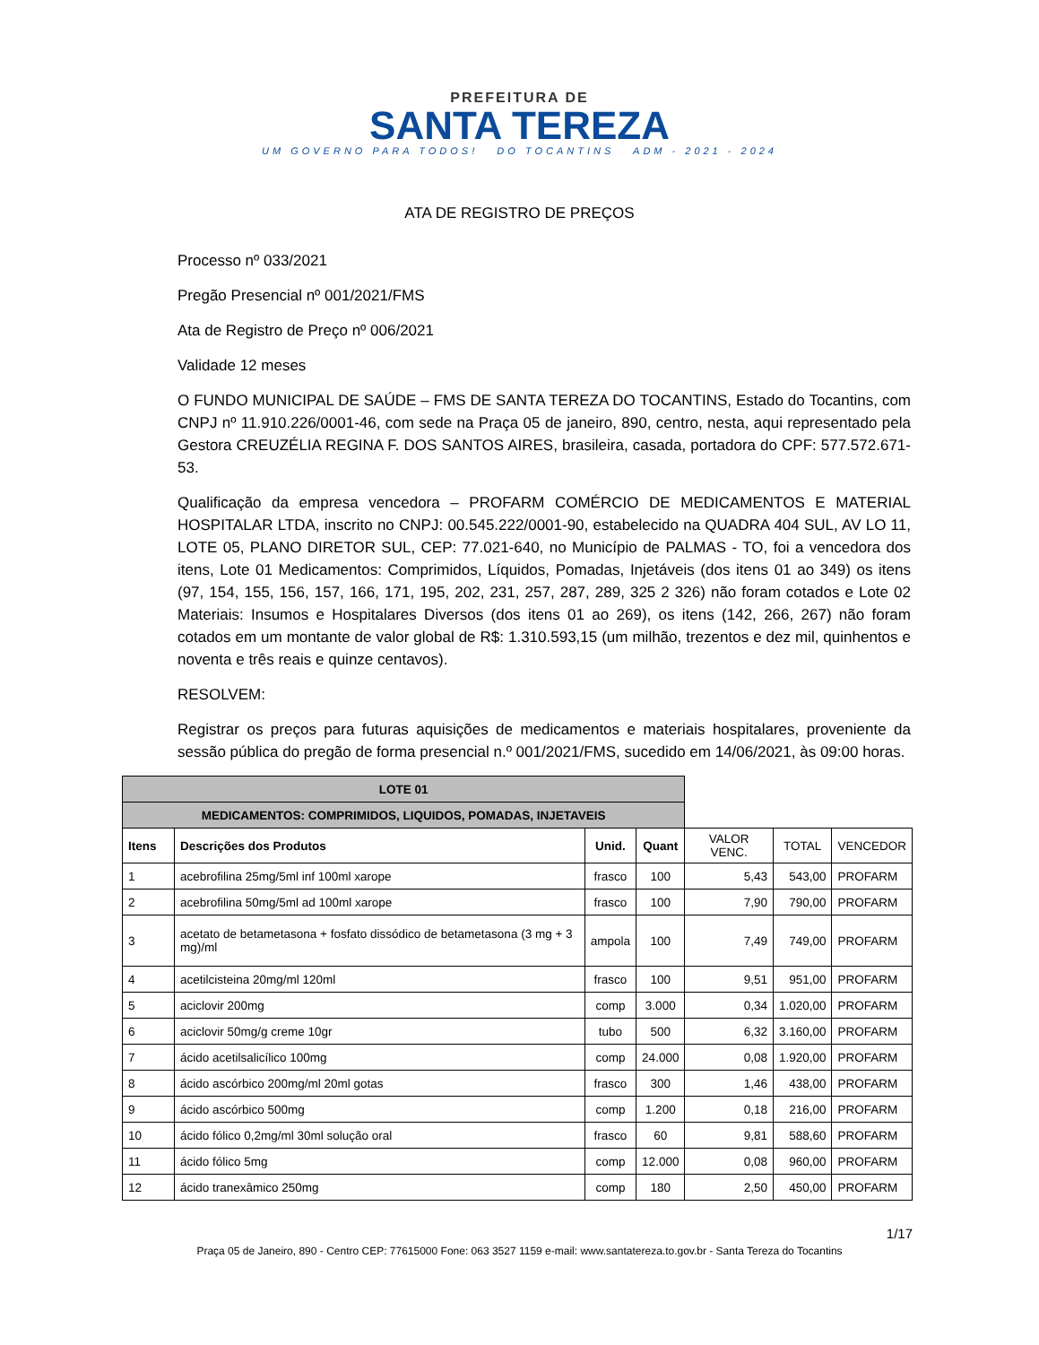PREFEITURA DE
SANTA TEREZA
UM GOVERNO PARA TODOS! DO TOCANTINS ADM - 2021 - 2024
ATA DE REGISTRO DE PREÇOS
Processo nº 033/2021
Pregão Presencial nº 001/2021/FMS
Ata de Registro de Preço nº 006/2021
Validade 12 meses
O FUNDO MUNICIPAL DE SAÚDE – FMS DE SANTA TEREZA DO TOCANTINS, Estado do Tocantins, com CNPJ nº 11.910.226/0001-46, com sede na Praça 05 de janeiro, 890, centro, nesta, aqui representado pela Gestora CREUZÉLIA REGINA F. DOS SANTOS AIRES, brasileira, casada, portadora do CPF: 577.572.671-53.
Qualificação da empresa vencedora – PROFARM COMÉRCIO DE MEDICAMENTOS E MATERIAL HOSPITALAR LTDA, inscrito no CNPJ: 00.545.222/0001-90, estabelecido na QUADRA 404 SUL, AV LO 11, LOTE 05, PLANO DIRETOR SUL, CEP: 77.021-640, no Município de PALMAS - TO, foi a vencedora dos itens, Lote 01 Medicamentos: Comprimidos, Líquidos, Pomadas, Injetáveis (dos itens 01 ao 349) os itens (97, 154, 155, 156, 157, 166, 171, 195, 202, 231, 257, 287, 289, 325 2 326) não foram cotados e Lote 02 Materiais: Insumos e Hospitalares Diversos (dos itens 01 ao 269), os itens (142, 266, 267) não foram cotados em um montante de valor global de R$: 1.310.593,15 (um milhão, trezentos e dez mil, quinhentos e noventa e três reais e quinze centavos).
RESOLVEM:
Registrar os preços para futuras aquisições de medicamentos e materiais hospitalares, proveniente da sessão pública do pregão de forma presencial n.º 001/2021/FMS, sucedido em 14/06/2021, às 09:00 horas.
| LOTE 01 | | | | | | |
| MEDICAMENTOS: COMPRIMIDOS, LIQUIDOS, POMADAS, INJETAVEIS | | | | | | |
| Itens | Descrições dos Produtos | Unid. | Quant | VALOR VENC. | TOTAL | VENCEDOR |
| 1 | acebrofilina 25mg/5ml inf 100ml xarope | frasco | 100 | 5,43 | 543,00 | PROFARM |
| 2 | acebrofilina 50mg/5ml ad 100ml xarope | frasco | 100 | 7,90 | 790,00 | PROFARM |
| 3 | acetato de betametasona + fosfato dissódico de betametasona (3 mg + 3 mg)/ml | ampola | 100 | 7,49 | 749,00 | PROFARM |
| 4 | acetilcisteina 20mg/ml 120ml | frasco | 100 | 9,51 | 951,00 | PROFARM |
| 5 | aciclovir 200mg | comp | 3.000 | 0,34 | 1.020,00 | PROFARM |
| 6 | aciclovir 50mg/g creme 10gr | tubo | 500 | 6,32 | 3.160,00 | PROFARM |
| 7 | ácido acetilsalicílico 100mg | comp | 24.000 | 0,08 | 1.920,00 | PROFARM |
| 8 | ácido ascórbico 200mg/ml 20ml gotas | frasco | 300 | 1,46 | 438,00 | PROFARM |
| 9 | ácido ascórbico 500mg | comp | 1.200 | 0,18 | 216,00 | PROFARM |
| 10 | ácido fólico 0,2mg/ml 30ml solução oral | frasco | 60 | 9,81 | 588,60 | PROFARM |
| 11 | ácido fólico 5mg | comp | 12.000 | 0,08 | 960,00 | PROFARM |
| 12 | ácido tranexâmico 250mg | comp | 180 | 2,50 | 450,00 | PROFARM |
1/17
Praça 05 de Janeiro, 890 - Centro CEP: 77615000 Fone: 063 3527 1159 e-mail: www.santatereza.to.gov.br - Santa Tereza do Tocantins